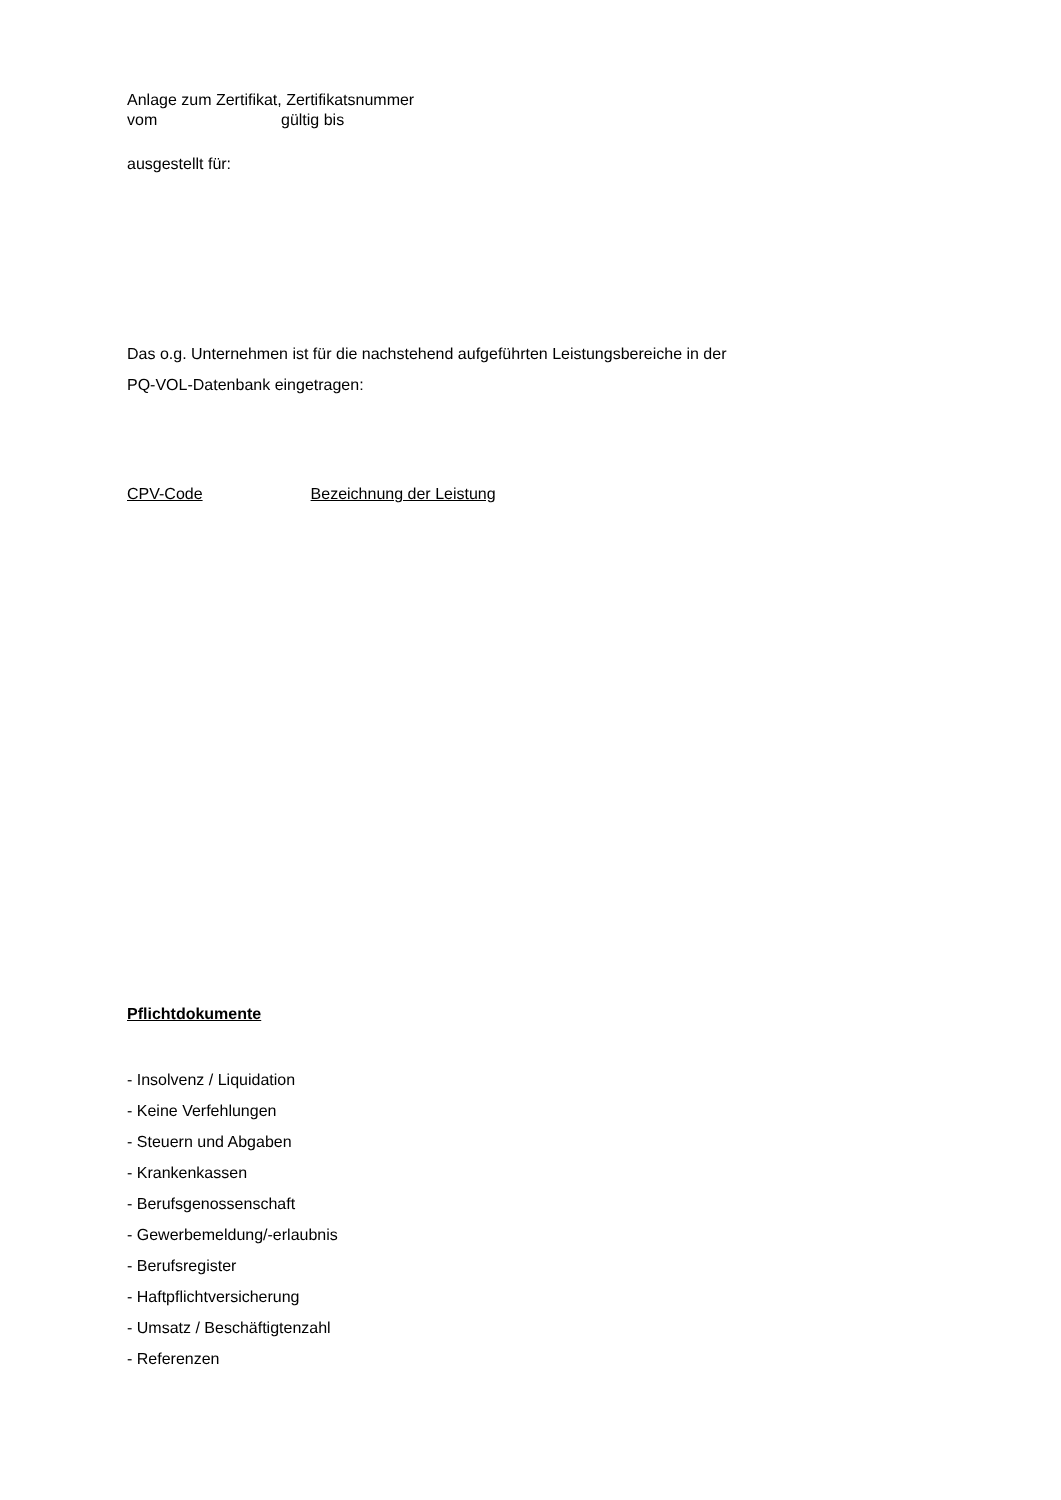Anlage zum Zertifikat, Zertifikatsnummer
vom gültig bis
ausgestellt für:
Das o.g. Unternehmen ist für die nachstehend aufgeführten Leistungsbereiche in der
PQ-VOL-Datenbank eingetragen:
CPV-Code Bezeichnung der Leistung
Pflichtdokumente
- Insolvenz / Liquidation
- Keine Verfehlungen
- Steuern und Abgaben
- Krankenkassen
- Berufsgenossenschaft
- Gewerbemeldung/-erlaubnis
- Berufsregister
- Haftpflichtversicherung
- Umsatz / Beschäftigtenzahl
- Referenzen